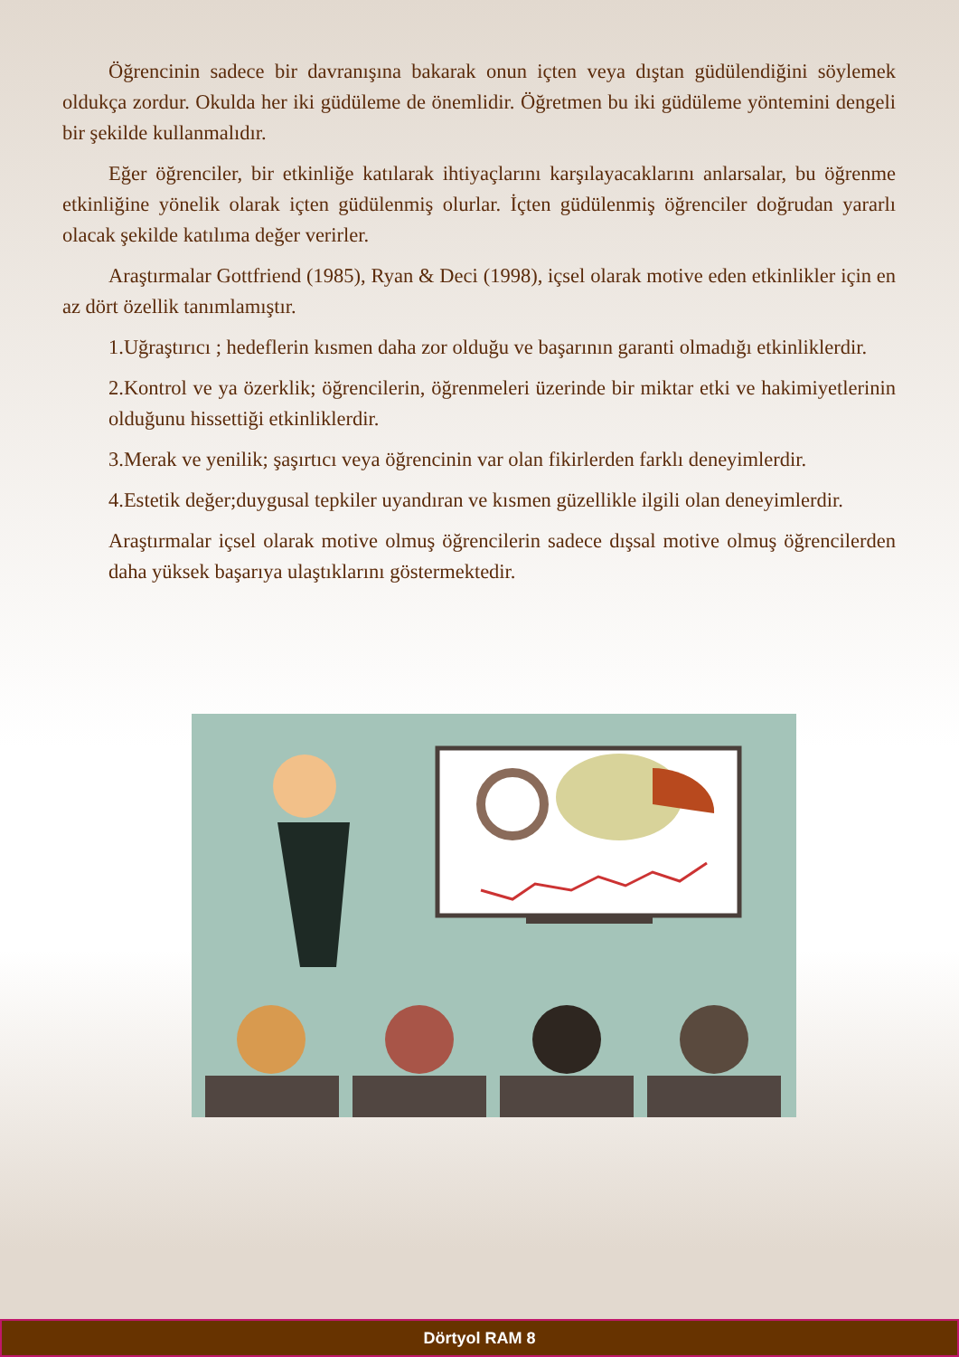Öğrencinin sadece bir davranışına bakarak onun içten veya dıştan güdülendiğini söylemek oldukça zordur. Okulda her iki güdüleme de önemlidir. Öğretmen bu iki güdüleme yöntemini dengeli bir şekilde kullanmalıdır.
Eğer öğrenciler, bir etkinliğe katılarak ihtiyaçlarını karşılayacaklarını anlarsalar, bu öğrenme etkinliğine yönelik olarak içten güdülenmiş olurlar. İçten güdülenmiş öğrenciler doğrudan yararlı olacak şekilde katılıma değer verirler.
Araştırmalar Gottfriend (1985), Ryan & Deci (1998), içsel olarak motive eden etkinlikler için en az dört özellik tanımlamıştır.
1.Uğraştırıcı ; hedeflerin kısmen daha zor olduğu ve başarının garanti olmadığı etkinliklerdir.
2.Kontrol ve ya özerklik; öğrencilerin, öğrenmeleri üzerinde bir miktar etki ve hakimiyetlerinin olduğunu hissettiği etkinliklerdir.
3.Merak ve yenilik; şaşırtıcı veya öğrencinin var olan fikirlerden farklı deneyimlerdir.
4.Estetik değer;duygusal tepkiler uyandıran ve kısmen güzellikle ilgili olan deneyimlerdir.
Araştırmalar içsel olarak motive olmuş öğrencilerin sadece dışsal motive olmuş öğrencilerden daha yüksek başarıya ulaştıklarını göstermektedir.
Dörtyol RAM 8